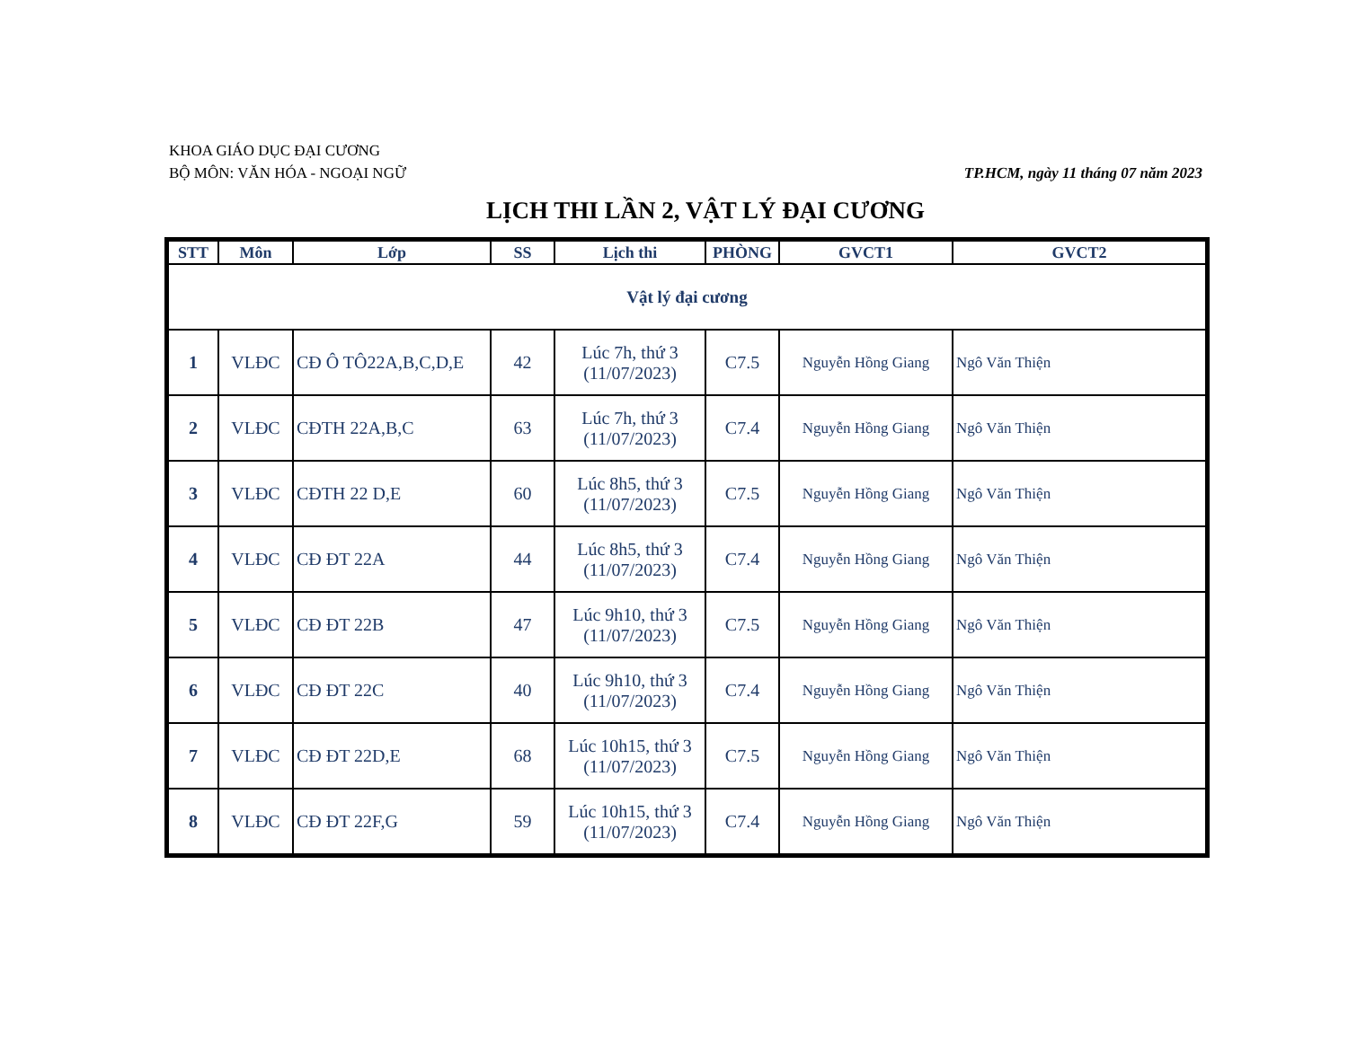KHOA GIÁO DỤC ĐẠI CƯƠNG
BỘ MÔN: VĂN HÓA - NGOẠI NGỮ TP.HCM, ngày 11 tháng 07 năm 2023
LỊCH THI LẦN 2, VẬT LÝ ĐẠI CƯƠNG
| STT | Môn | Lớp | SS | Lịch thi | PHÒNG | GVCT1 | GVCT2 |
| --- | --- | --- | --- | --- | --- | --- | --- |
| Vật lý đại cương | | | | | | | |
| 1 | VLĐC | CĐ Ô TÔ22A,B,C,D,E | 42 | Lúc 7h, thứ 3 (11/07/2023) | C7.5 | Nguyễn Hồng Giang | Ngô Văn Thiện |
| 2 | VLĐC | CĐTH 22A,B,C | 63 | Lúc 7h, thứ 3 (11/07/2023) | C7.4 | Nguyễn Hồng Giang | Ngô Văn Thiện |
| 3 | VLĐC | CĐTH 22 D,E | 60 | Lúc 8h5, thứ 3 (11/07/2023) | C7.5 | Nguyễn Hồng Giang | Ngô Văn Thiện |
| 4 | VLĐC | CĐ ĐT 22A | 44 | Lúc 8h5, thứ 3 (11/07/2023) | C7.4 | Nguyễn Hồng Giang | Ngô Văn Thiện |
| 5 | VLĐC | CĐ ĐT 22B | 47 | Lúc 9h10, thứ 3 (11/07/2023) | C7.5 | Nguyễn Hồng Giang | Ngô Văn Thiện |
| 6 | VLĐC | CĐ ĐT 22C | 40 | Lúc 9h10, thứ 3 (11/07/2023) | C7.4 | Nguyễn Hồng Giang | Ngô Văn Thiện |
| 7 | VLĐC | CĐ ĐT 22D,E | 68 | Lúc 10h15, thứ 3 (11/07/2023) | C7.5 | Nguyễn Hồng Giang | Ngô Văn Thiện |
| 8 | VLĐC | CĐ ĐT 22F,G | 59 | Lúc 10h15, thứ 3 (11/07/2023) | C7.4 | Nguyễn Hồng Giang | Ngô Văn Thiện |